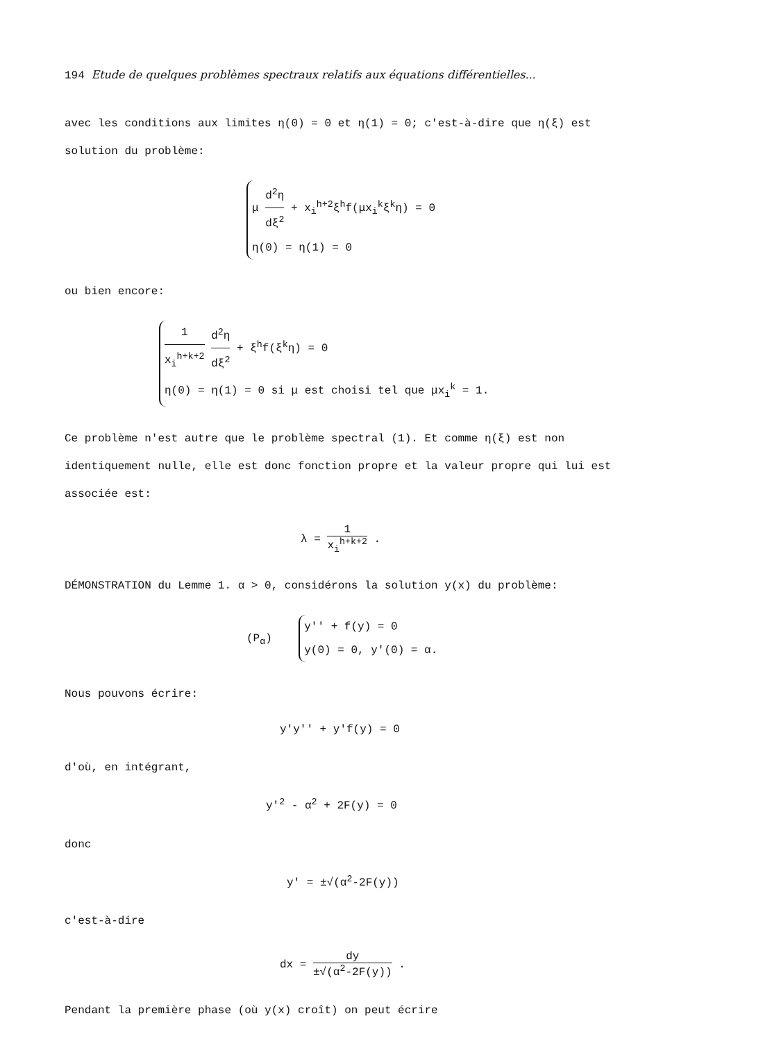194 Etude de quelques problèmes spectraux relatifs aux équations différentielles...
avec les conditions aux limites η(0) = 0 et η(1) = 0; c'est-à-dire que η(ξ) est solution du problème:
μ d<sup>2</sup>η dξ<sup>2</sup> + x<sub>i</sub><sup>h+2</sup>ξ<sup>h</sup>f(μx<sub>i</sub><sup>k</sup>ξ<sup>k</sup>η) = 0
η(0) = η(1) = 0
ou bien encore:
1 x<sub>i</sub><sup>h+k+2</sup> d<sup>2</sup>η dξ<sup>2</sup> + ξ<sup>h</sup>f(ξ<sup>k</sup>η) = 0
η(0) = η(1) = 0 si μ est choisi tel que μx<sub>i</sub><sup>k</sup> = 1.
Ce problème n'est autre que le problème spectral (1). Et comme η(ξ) est non identiquement nulle, elle est donc fonction propre et la valeur propre qui lui est associée est:
λ = 1 x<sub>i</sub><sup>h+k+2</sup> .
DÉMONSTRATION du Lemme 1. α > 0, considérons la solution y(x) du problème:
(P<sub>α</sub>)
y'' + f(y) = 0
y(0) = 0, y'(0) = α.
Nous pouvons écrire:
y'y'' + y'f(y) = 0
d'où, en intégrant,
y'<sup>2</sup> - α<sup>2</sup> + 2F(y) = 0
donc
y' = ±√(α<sup>2</sup>-2F(y))
c'est-à-dire
dx = dy ±√(α<sup>2</sup>-2F(y)) .
Pendant la première phase (où y(x) croît) on peut écrire